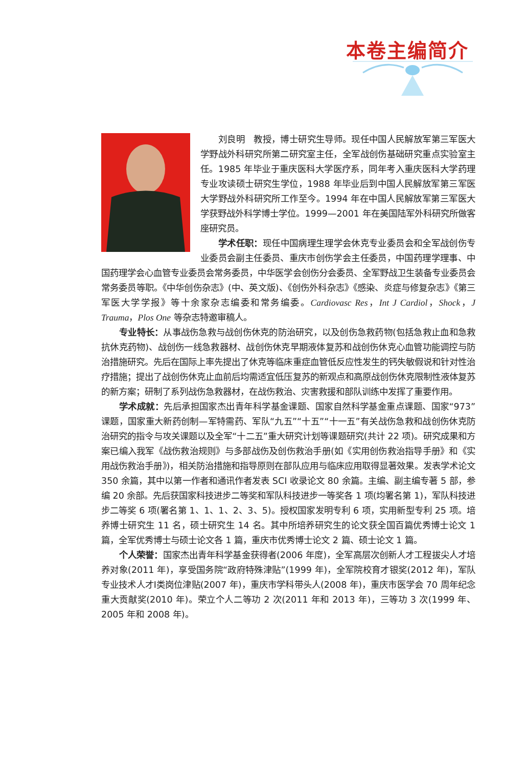本卷主编简介
刘良明　教授，博士研究生导师。现任中国人民解放军第三军医大学野战外科研究所第二研究室主任，全军战创伤基础研究重点实验室主任。1985 年毕业于重庆医科大学医疗系，同年考入重庆医科大学药理专业攻读硕士研究生学位，1988 年毕业后到中国人民解放军第三军医大学野战外科研究所工作至今。1994 年在中国人民解放军第三军医大学获野战外科学博士学位。1999—2001 年在美国陆军外科研究所做客座研究员。
学术任职：现任中国病理生理学会休克专业委员会和全军战创伤专业委员会副主任委员、重庆市创伤学会主任委员，中国药理学理事、中国药理学会心血管专业委员会常务委员，中华医学会创伤分会委员、全军野战卫生装备专业委员会常务委员等职。《中华创伤杂志》(中、英文版)、《创伤外科杂志》《感染、炎症与修复杂志》《第三军医大学学报》等十余家杂志编委和常务编委。Cardiovasc Res，Int J Cardiol，Shock，J Trauma，Plos One 等杂志特邀审稿人。
专业特长：从事战伤急救与战创伤休克的防治研究，以及创伤急救药物(包括急救止血和急救抗休克药物)、战创伤一线急救器材、战创伤休克早期液体复苏和战创伤休克心血管功能调控与防治措施研究。先后在国际上率先提出了休克等临床重症血管低反应性发生的钙失敏假说和针对性治疗措施；提出了战创伤休克止血前后均需适宜低压复苏的新观点和高原战创伤休克限制性液体复苏的新方案；研制了系列战伤急救器材，在战伤救治、灾害救援和部队训练中发挥了重要作用。
学术成就：先后承担国家杰出青年科学基金课题、国家自然科学基金重点课题、国家“973”课题，国家重大新药创制—军特需药、军队“九五”“十五”“十一五”有关战伤急救和战创伤休克防治研究的指令与攻关课题以及全军“十二五”重大研究计划等课题研究(共计 22 项)。研究成果和方案已编入我军《战伤救治规则》与多部战伤及创伤救治手册(如《实用创伤救治指导手册》和《实用战伤救治手册》)，相关防治措施和指导原则在部队应用与临床应用取得显著效果。发表学术论文 350 余篇，其中以第一作者和通讯作者发表 SCI 收录论文 80 余篇。主编、副主编专著 5 部，参编 20 余部。先后获国家科技进步二等奖和军队科技进步一等奖各 1 项(均署名第 1)，军队科技进步二等奖 6 项(署名第 1、1、1、2、3、5)。授权国家发明专利 6 项，实用新型专利 25 项。培养博士研究生 11 名，硕士研究生 14 名。其中所培养研究生的论文获全国百篇优秀博士论文 1 篇，全军优秀博士与硕士论文各 1 篇，重庆市优秀博士论文 2 篇、硕士论文 1 篇。
个人荣誉：国家杰出青年科学基金获得者(2006 年度)，全军高层次创新人才工程拔尖人才培养对象(2011 年)，享受国务院“政府特殊津贴”(1999 年)，全军院校育才银奖(2012 年)，军队专业技术人才Ⅰ类岗位津贴(2007 年)，重庆市学科带头人(2008 年)，重庆市医学会 70 周年纪念重大贡献奖(2010 年)。荣立个人二等功 2 次(2011 年和 2013 年)，三等功 3 次(1999 年、2005 年和 2008 年)。